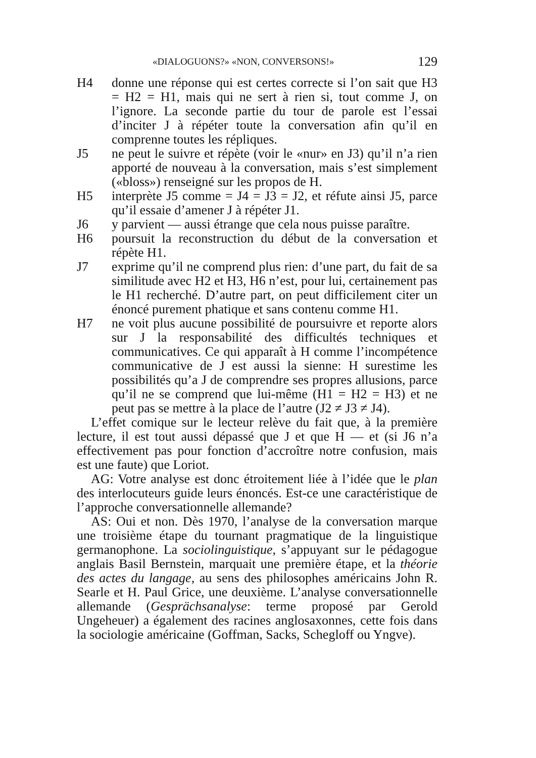«DIALOGUONS?» «NON, CONVERSONS!» 129
H4 donne une réponse qui est certes correcte si l’on sait que H3 = H2 = H1, mais qui ne sert à rien si, tout comme J, on l’ignore. La seconde partie du tour de parole est l’essai d’inciter J à répéter toute la conversation afin qu’il en comprenne toutes les répliques.
J5 ne peut le suivre et répète (voir le «nur» en J3) qu’il n’a rien apporté de nouveau à la conversation, mais s’est simplement («bloss») renseigné sur les propos de H.
H5 interprète J5 comme = J4 = J3 = J2, et réfute ainsi J5, parce qu’il essaie d’amener J à répéter J1.
J6 y parvient — aussi étrange que cela nous puisse paraître.
H6 poursuit la reconstruction du début de la conversation et répète H1.
J7 exprime qu’il ne comprend plus rien: d’une part, du fait de sa similitude avec H2 et H3, H6 n’est, pour lui, certainement pas le H1 recherché. D’autre part, on peut difficilement citer un énoncé purement phatique et sans contenu comme H1.
H7 ne voit plus aucune possibilité de poursuivre et reporte alors sur J la responsabilité des difficultés techniques et communicatives. Ce qui apparaît à H comme l’incompétence communicative de J est aussi la sienne: H surestime les possibilités qu’a J de comprendre ses propres allusions, parce qu’il ne se comprend que lui-même (H1 = H2 = H3) et ne peut pas se mettre à la place de l’autre (J2 ≠ J3 ≠ J4).
L’effet comique sur le lecteur relève du fait que, à la première lecture, il est tout aussi dépassé que J et que H — et (si J6 n’a effectivement pas pour fonction d’accroître notre confusion, mais est une faute) que Loriot.
AG: Votre analyse est donc étroitement liée à l’idée que le plan des interlocuteurs guide leurs énoncés. Est-ce une caractéristique de l’approche conversationnelle allemande?
AS: Oui et non. Dès 1970, l’analyse de la conversation marque une troisième étape du tournant pragmatique de la linguistique germanophone. La sociolinguistique, s’appuyant sur le pédagogue anglais Basil Bernstein, marquait une première étape, et la théorie des actes du langage, au sens des philosophes américains John R. Searle et H. Paul Grice, une deuxième. L’analyse conversationnelle allemande (Gesprächsanalyse: terme proposé par Gerold Ungeheuer) a également des racines anglosaxonnes, cette fois dans la sociologie américaine (Goffman, Sacks, Schegloff ou Yngve).